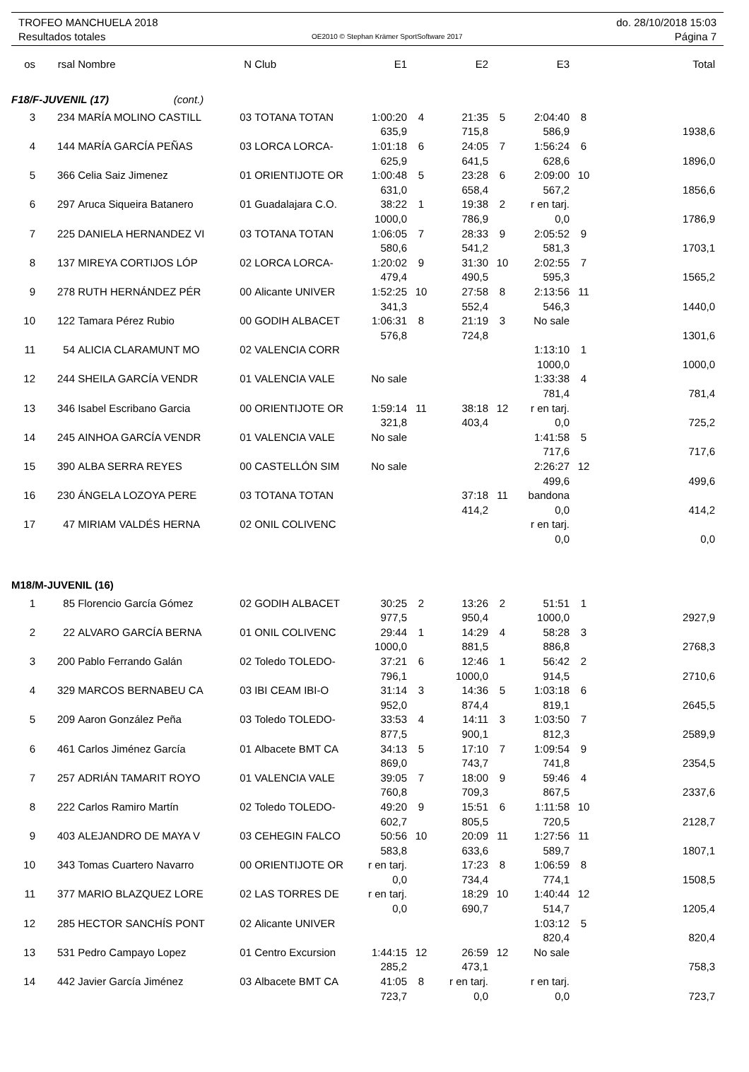TROFEO MANCHUELA 2018
Resultados totales
OE2010 © Stephan Krämer SportSoftware 2017
do. 28/10/2018 15:03
Página 7
| os | rsal | Nombre | N | Club | E1 | | E2 | | E3 | | Total |
| --- | --- | --- | --- | --- | --- | --- | --- | --- | --- | --- | --- |
| F18/F-JUVENIL (17) (cont.) | | | | | | | | | | | |
| 3 | 234 | MARÍA MOLINO CASTILL | 03 | TOTANA TOTAN | 1:00:20 | 4 | 21:35 | 5 | 2:04:40 | 8 | |
| | | | | | 635,9 | | 715,8 | | 586,9 | | 1938,6 |
| 4 | 144 | MARÍA GARCÍA PEÑAS | 03 | LORCA LORCA- | 1:01:18 | 6 | 24:05 | 7 | 1:56:24 | 6 | |
| | | | | | 625,9 | | 641,5 | | 628,6 | | 1896,0 |
| 5 | 366 | Celia Saiz Jimenez | 01 | ORIENTIJOTE OR | 1:00:48 | 5 | 23:28 | 6 | 2:09:00 | 10 | |
| | | | | | 631,0 | | 658,4 | | 567,2 | | 1856,6 |
| 6 | 297 | Aruca Siqueira Batanero | 01 | Guadalajara C.O. | 38:22 | 1 | 19:38 | 2 | r en tarj. | | |
| | | | | | 1000,0 | | 786,9 | | 0,0 | | 1786,9 |
| 7 | 225 | DANIELA HERNANDEZ VI | 03 | TOTANA TOTAN | 1:06:05 | 7 | 28:33 | 9 | 2:05:52 | 9 | |
| | | | | | 580,6 | | 541,2 | | 581,3 | | 1703,1 |
| 8 | 137 | MIREYA CORTIJOS LÓP | 02 | LORCA LORCA- | 1:20:02 | 9 | 31:30 | 10 | 2:02:55 | 7 | |
| | | | | | 479,4 | | 490,5 | | 595,3 | | 1565,2 |
| 9 | 278 | RUTH HERNÁNDEZ PÉR | 00 | Alicante UNIVER | 1:52:25 | 10 | 27:58 | 8 | 2:13:56 | 11 | |
| | | | | | 341,3 | | 552,4 | | 546,3 | | 1440,0 |
| 10 | 122 | Tamara Pérez Rubio | 00 | GODIH ALBACET | 1:06:31 | 8 | 21:19 | 3 | No sale | | |
| | | | | | 576,8 | | 724,8 | | | | 1301,6 |
| 11 | 54 | ALICIA CLARAMUNT MO | 02 | VALENCIA CORR | | | | | 1:13:10 | 1 | |
| | | | | | | | | | 1000,0 | | 1000,0 |
| 12 | 244 | SHEILA GARCÍA VENDR | 01 | VALENCIA VALE | No sale | | | | 1:33:38 | 4 | |
| | | | | | | | | | 781,4 | | 781,4 |
| 13 | 346 | Isabel Escribano Garcia | 00 | ORIENTIJOTE OR | 1:59:14 | 11 | 38:18 | 12 | r en tarj. | | |
| | | | | | 321,8 | | 403,4 | | 0,0 | | 725,2 |
| 14 | 245 | AINHOA GARCÍA VENDR | 01 | VALENCIA VALE | No sale | | | | 1:41:58 | 5 | |
| | | | | | | | | | 717,6 | | 717,6 |
| 15 | 390 | ALBA SERRA REYES | 00 | CASTELLÓN SIM | No sale | | | | 2:26:27 | 12 | |
| | | | | | | | | | 499,6 | | 499,6 |
| 16 | 230 | ÁNGELA LOZOYA PERE | 03 | TOTANA TOTAN | | | 37:18 | 11 | bandona | | |
| | | | | | | | 414,2 | | 0,0 | | 414,2 |
| 17 | 47 | MIRIAM VALDÉS HERNA | 02 | ONIL COLIVENC | | | | | r en tarj. | | |
| | | | | | | | | | 0,0 | | 0,0 |
| M18/M-JUVENIL (16) | | | | | | | | | | | |
| 1 | 85 | Florencio García Gómez | 02 | GODIH ALBACET | 30:25 | 2 | 13:26 | 2 | 51:51 | 1 | |
| | | | | | 977,5 | | 950,4 | | 1000,0 | | 2927,9 |
| 2 | 22 | ALVARO GARCÍA BERNA | 01 | ONIL COLIVENC | 29:44 | 1 | 14:29 | 4 | 58:28 | 3 | |
| | | | | | 1000,0 | | 881,5 | | 886,8 | | 2768,3 |
| 3 | 200 | Pablo Ferrando Galán | 02 | Toledo TOLEDO- | 37:21 | 6 | 12:46 | 1 | 56:42 | 2 | |
| | | | | | 796,1 | | 1000,0 | | 914,5 | | 2710,6 |
| 4 | 329 | MARCOS BERNABEU CA | 03 | IBI CEAM IBI-O | 31:14 | 3 | 14:36 | 5 | 1:03:18 | 6 | |
| | | | | | 952,0 | | 874,4 | | 819,1 | | 2645,5 |
| 5 | 209 | Aaron González Peña | 03 | Toledo TOLEDO- | 33:53 | 4 | 14:11 | 3 | 1:03:50 | 7 | |
| | | | | | 877,5 | | 900,1 | | 812,3 | | 2589,9 |
| 6 | 461 | Carlos Jiménez García | 01 | Albacete BMT CA | 34:13 | 5 | 17:10 | 7 | 1:09:54 | 9 | |
| | | | | | 869,0 | | 743,7 | | 741,8 | | 2354,5 |
| 7 | 257 | ADRIÁN TAMARIT ROYO | 01 | VALENCIA VALE | 39:05 | 7 | 18:00 | 9 | 59:46 | 4 | |
| | | | | | 760,8 | | 709,3 | | 867,5 | | 2337,6 |
| 8 | 222 | Carlos Ramiro Martín | 02 | Toledo TOLEDO- | 49:20 | 9 | 15:51 | 6 | 1:11:58 | 10 | |
| | | | | | 602,7 | | 805,5 | | 720,5 | | 2128,7 |
| 9 | 403 | ALEJANDRO DE MAYA V | 03 | CEHEGIN FALCO | 50:56 | 10 | 20:09 | 11 | 1:27:56 | 11 | |
| | | | | | 583,8 | | 633,6 | | 589,7 | | 1807,1 |
| 10 | 343 | Tomas Cuartero Navarro | 00 | ORIENTIJOTE OR | r en tarj. | | 17:23 | 8 | 1:06:59 | 8 | |
| | | | | | 0,0 | | 734,4 | | 774,1 | | 1508,5 |
| 11 | 377 | MARIO BLAZQUEZ LORE | 02 | LAS TORRES DE | r en tarj. | | 18:29 | 10 | 1:40:44 | 12 | |
| | | | | | 0,0 | | 690,7 | | 514,7 | | 1205,4 |
| 12 | 285 | HECTOR SANCHÍS PONT | 02 | Alicante UNIVER | | | | | 1:03:12 | 5 | |
| | | | | | | | | | 820,4 | | 820,4 |
| 13 | 531 | Pedro Campayo Lopez | 01 | Centro Excursion | 1:44:15 | 12 | 26:59 | 12 | No sale | | |
| | | | | | 285,2 | | 473,1 | | | | 758,3 |
| 14 | 442 | Javier García Jiménez | 03 | Albacete BMT CA | 41:05 | 8 | r en tarj. | | r en tarj. | | |
| | | | | | 723,7 | | 0,0 | | 0,0 | | 723,7 |